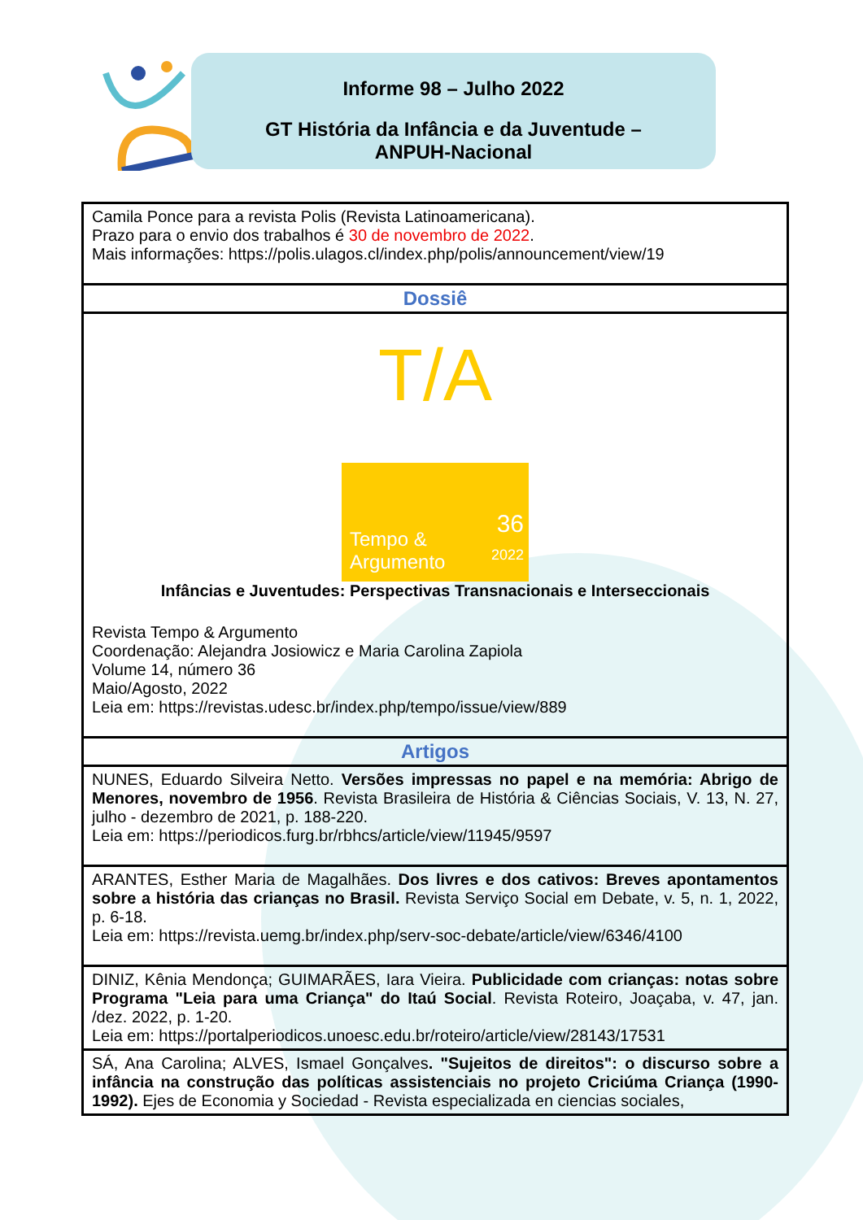Informe 98 – Julho 2022
GT História da Infância e da Juventude –
ANPUH-Nacional
| Camila Ponce para a revista Polis (Revista Latinoamericana). Prazo para o envio dos trabalhos é 30 de novembro de 2022 . Mais informações: https://polis.ulagos.cl/index.php/polis/announcement/view/19 |
| Dossiê |
| T/A Tempo & Argumento 36 2022 Infâncias e Juventudes: Perspectivas Transnacionais e Interseccionais Revista Tempo & Argumento Coordenação: Alejandra Josiowicz e Maria Carolina Zapiola Volume 14, número 36 Maio/Agosto, 2022 Leia em: https://revistas.udesc.br/index.php/tempo/issue/view/889 |
| Artigos |
| NUNES, Eduardo Silveira Netto. Versões impressas no papel e na memória: Abrigo de Menores, novembro de 1956 . Revista Brasileira de História & Ciências Sociais, V. 13, N. 27, julho - dezembro de 2021, p. 188-220. Leia em: https://periodicos.furg.br/rbhcs/article/view/11945/9597 |
| ARANTES, Esther Maria de Magalhães. Dos livres e dos cativos: Breves apontamentos sobre a história das crianças no Brasil. Revista Serviço Social em Debate, v. 5, n. 1, 2022, p. 6-18. Leia em: https://revista.uemg.br/index.php/serv-soc-debate/article/view/6346/4100 |
| DINIZ, Kênia Mendonça; GUIMARÃES, Iara Vieira. Publicidade com crianças: notas sobre Programa "Leia para uma Criança" do Itaú Social . Revista Roteiro, Joaçaba, v. 47, jan. /dez. 2022, p. 1-20. Leia em: https://portalperiodicos.unoesc.edu.br/roteiro/article/view/28143/17531 |
| SÁ, Ana Carolina; ALVES, Ismael Gonçalves . "Sujeitos de direitos": o discurso sobre a infância na construção das políticas assistenciais no projeto Criciúma Criança (1990-1992). Ejes de Economia y Sociedad - Revista especializada en ciencias sociales, |